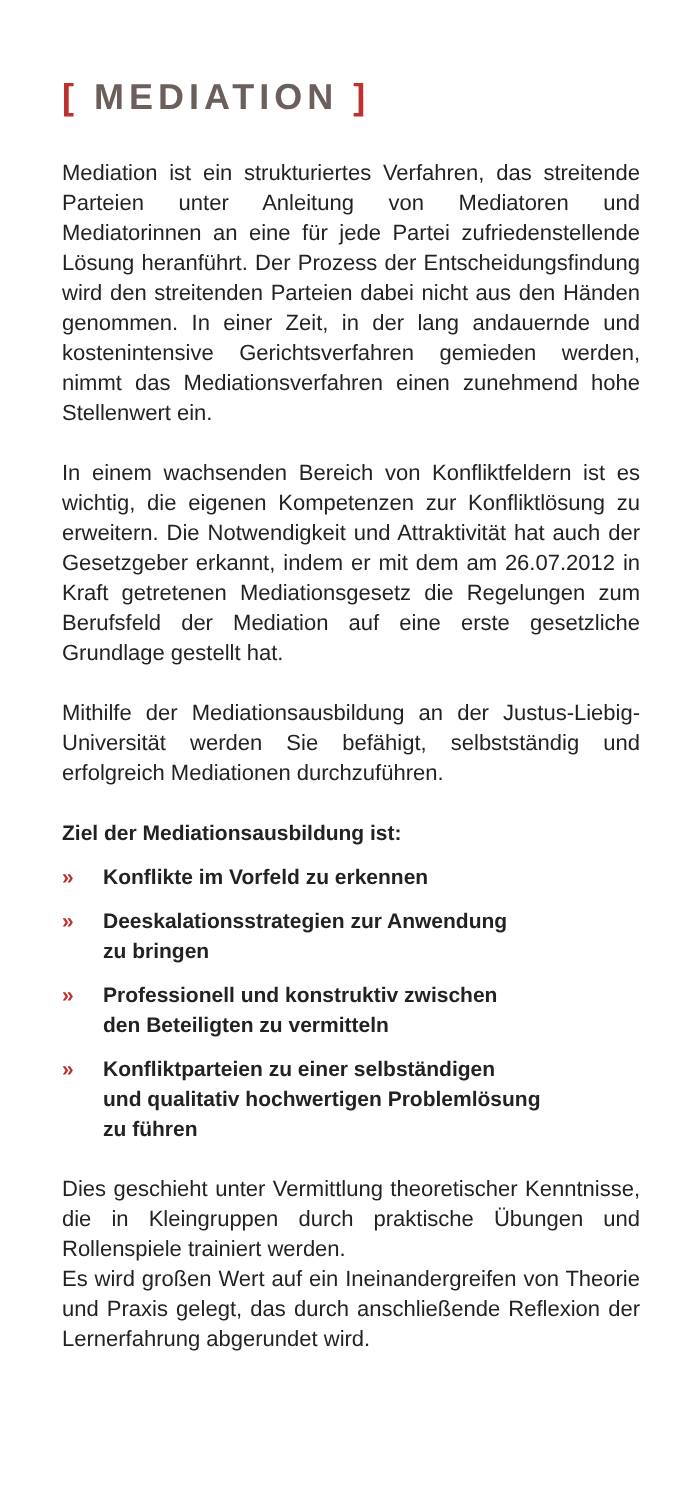[ MEDIATION ]
Mediation ist ein strukturiertes Verfahren, das streitende Parteien unter Anleitung von Mediatoren und Mediatorinnen an eine für jede Partei zufrieden­stellende Lösung heranführt. Der Prozess der Ent­scheidungsfindung wird den streitenden Parteien dabei nicht aus den Händen genommen. In einer Zeit, in der lang andauernde und kostenintensive Gerichtsverfahren gemieden werden, nimmt das Mediationsverfahren einen zunehmend hohe Stellen­wert ein.
In einem wachsenden Bereich von Konfliktfeldern ist es wichtig, die eigenen Kompetenzen zur Kon­fliktlösung zu erweitern. Die Notwendigkeit und Attraktivität hat auch der Gesetzgeber erkannt, indem er mit dem am 26.07.2012 in Kraft getre­tenen Mediationsgesetz die Regelungen zum Be­rufsfeld der Mediation auf eine erste gesetzliche Grundlage gestellt hat.
Mithilfe der Mediationsausbildung an der Justus-Liebig-Universität werden Sie befähigt, selbstständig und erfolgreich Mediationen durchzuführen.
Ziel der Mediationsausbildung ist:
» Konflikte im Vorfeld zu erkennen
» Deeskalationsstrategien zur Anwendung
zu bringen
» Professionell und konstruktiv zwischen
den Beteiligten zu vermitteln
» Konfliktparteien zu einer selbständigen
und qualitativ hochwertigen Problemlösung
zu führen
Dies geschieht unter Vermittlung theoretischer Kenntnisse, die in Kleingruppen durch praktische Übungen und Rollenspiele trainiert werden.
Es wird großen Wert auf ein Ineinandergreifen von Theorie und Praxis gelegt, das durch anschließen­de Reflexion der Lernerfahrung abgerundet wird.